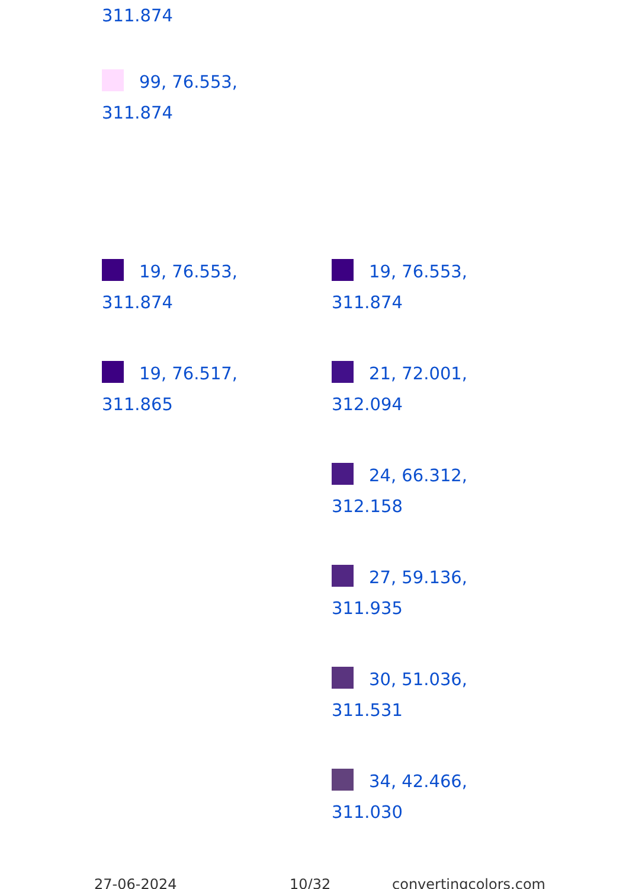311.874
99, 76.553, 311.874
19, 76.553, 311.874
19, 76.517, 311.865
19, 76.553, 311.874
21, 72.001, 312.094
24, 66.312, 312.158
27, 59.136, 311.935
30, 51.036, 311.531
34, 42.466, 311.030
27-06-2024 10/32 convertingcolors.com